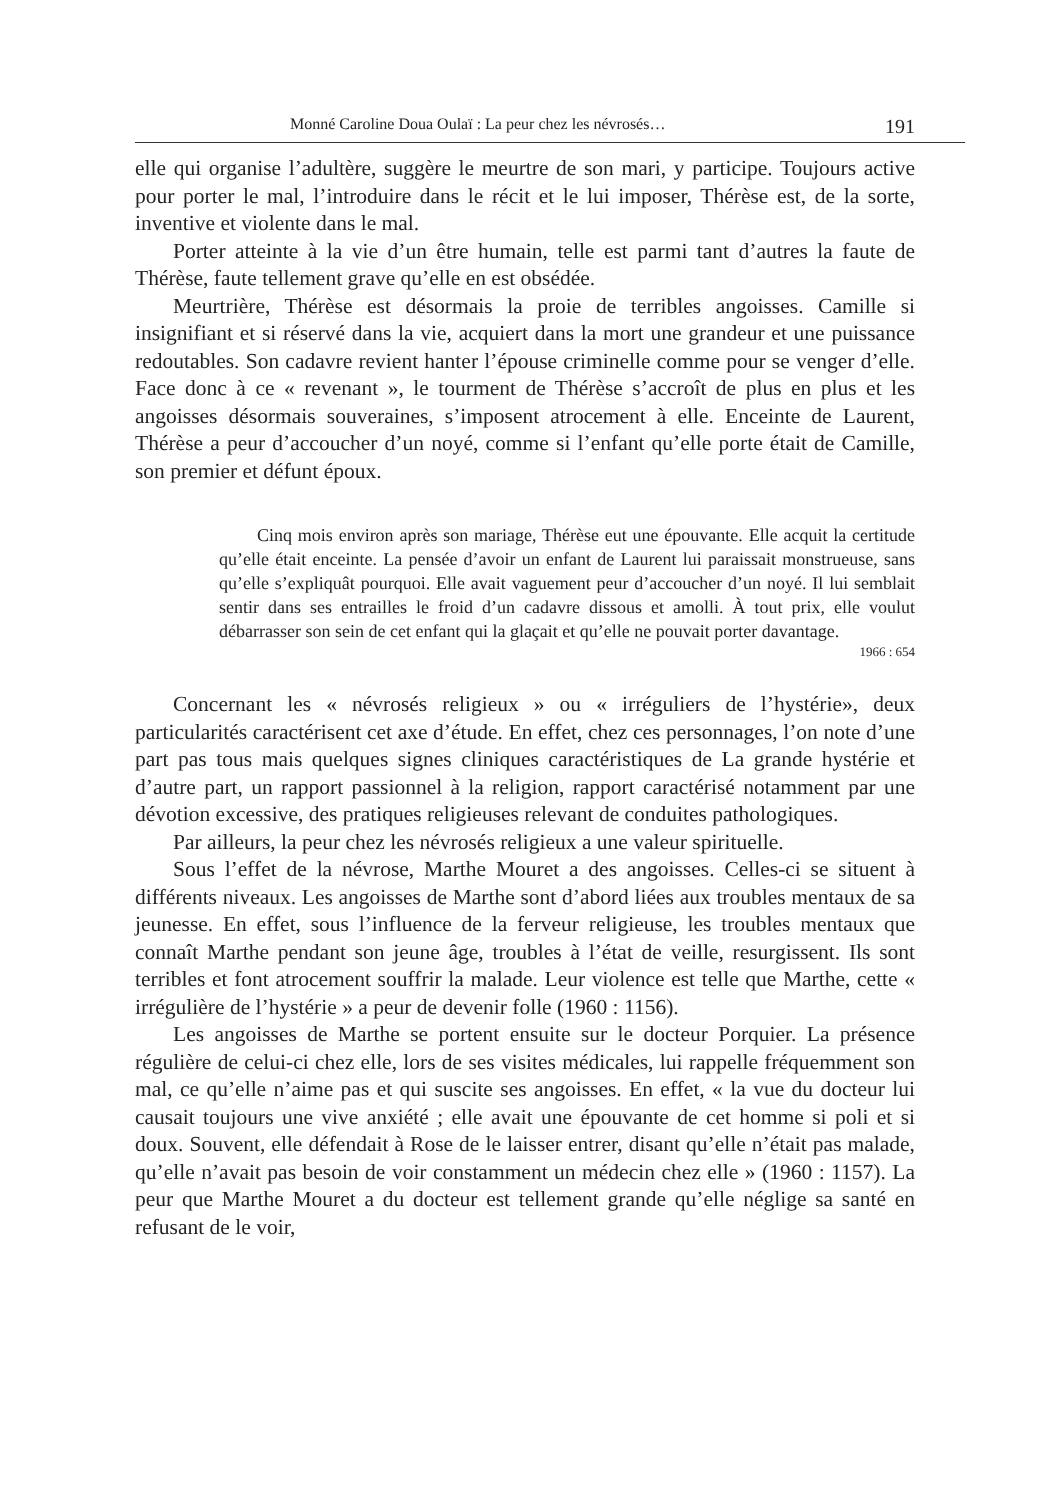Monné Caroline Doua Oulaï : La peur chez les névrosés… 191
elle qui organise l’adultère, suggère le meurtre de son mari, y participe. Toujours active pour porter le mal, l’introduire dans le récit et le lui imposer, Thérèse est, de la sorte, inventive et violente dans le mal.
Porter atteinte à la vie d’un être humain, telle est parmi tant d’autres la faute de Thérèse, faute tellement grave qu’elle en est obsédée.
Meurtrière, Thérèse est désormais la proie de terribles angoisses. Camille si insignifiant et si réservé dans la vie, acquiert dans la mort une grandeur et une puissance redoutables. Son cadavre revient hanter l’épouse criminelle comme pour se venger d’elle. Face donc à ce « revenant », le tourment de Thérèse s’accroît de plus en plus et les angoisses désormais souveraines, s’imposent atrocement à elle. Enceinte de Laurent, Thérèse a peur d’accoucher d’un noyé, comme si l’enfant qu’elle porte était de Camille, son premier et défunt époux.
Cinq mois environ après son mariage, Thérèse eut une épouvante. Elle acquit la certitude qu’elle était enceinte. La pensée d’avoir un enfant de Laurent lui paraissait monstrueuse, sans qu’elle s’expliquât pourquoi. Elle avait vaguement peur d’accoucher d’un noyé. Il lui semblait sentir dans ses entrailles le froid d’un cadavre dissous et amolli. À tout prix, elle voulut débarrasser son sein de cet enfant qui la glaçait et qu’elle ne pouvait porter davantage.
1966 : 654
Concernant les « névrosés religieux » ou « irréguliers de l’hystérie», deux particularités caractérisent cet axe d’étude. En effet, chez ces personnages, l’on note d’une part pas tous mais quelques signes cliniques caractéristiques de La grande hystérie et d’autre part, un rapport passionnel à la religion, rapport caractérisé notamment par une dévotion excessive, des pratiques religieuses relevant de conduites pathologiques.
Par ailleurs, la peur chez les névrosés religieux a une valeur spirituelle.
Sous l’effet de la névrose, Marthe Mouret a des angoisses. Celles-ci se situent à différents niveaux. Les angoisses de Marthe sont d’abord liées aux troubles mentaux de sa jeunesse. En effet, sous l’influence de la ferveur religieuse, les troubles mentaux que connaît Marthe pendant son jeune âge, troubles à l’état de veille, resurgissent. Ils sont terribles et font atrocement souffrir la malade. Leur violence est telle que Marthe, cette « irrégulière de l’hystérie » a peur de devenir folle (1960 : 1156).
Les angoisses de Marthe se portent ensuite sur le docteur Porquier. La présence régulière de celui-ci chez elle, lors de ses visites médicales, lui rappelle fréquemment son mal, ce qu’elle n’aime pas et qui suscite ses angoisses. En effet, « la vue du docteur lui causait toujours une vive anxiété ; elle avait une épouvante de cet homme si poli et si doux. Souvent, elle défendait à Rose de le laisser entrer, disant qu’elle n’était pas malade, qu’elle n’avait pas besoin de voir constamment un médecin chez elle » (1960 : 1157). La peur que Marthe Mouret a du docteur est tellement grande qu’elle néglige sa santé en refusant de le voir,